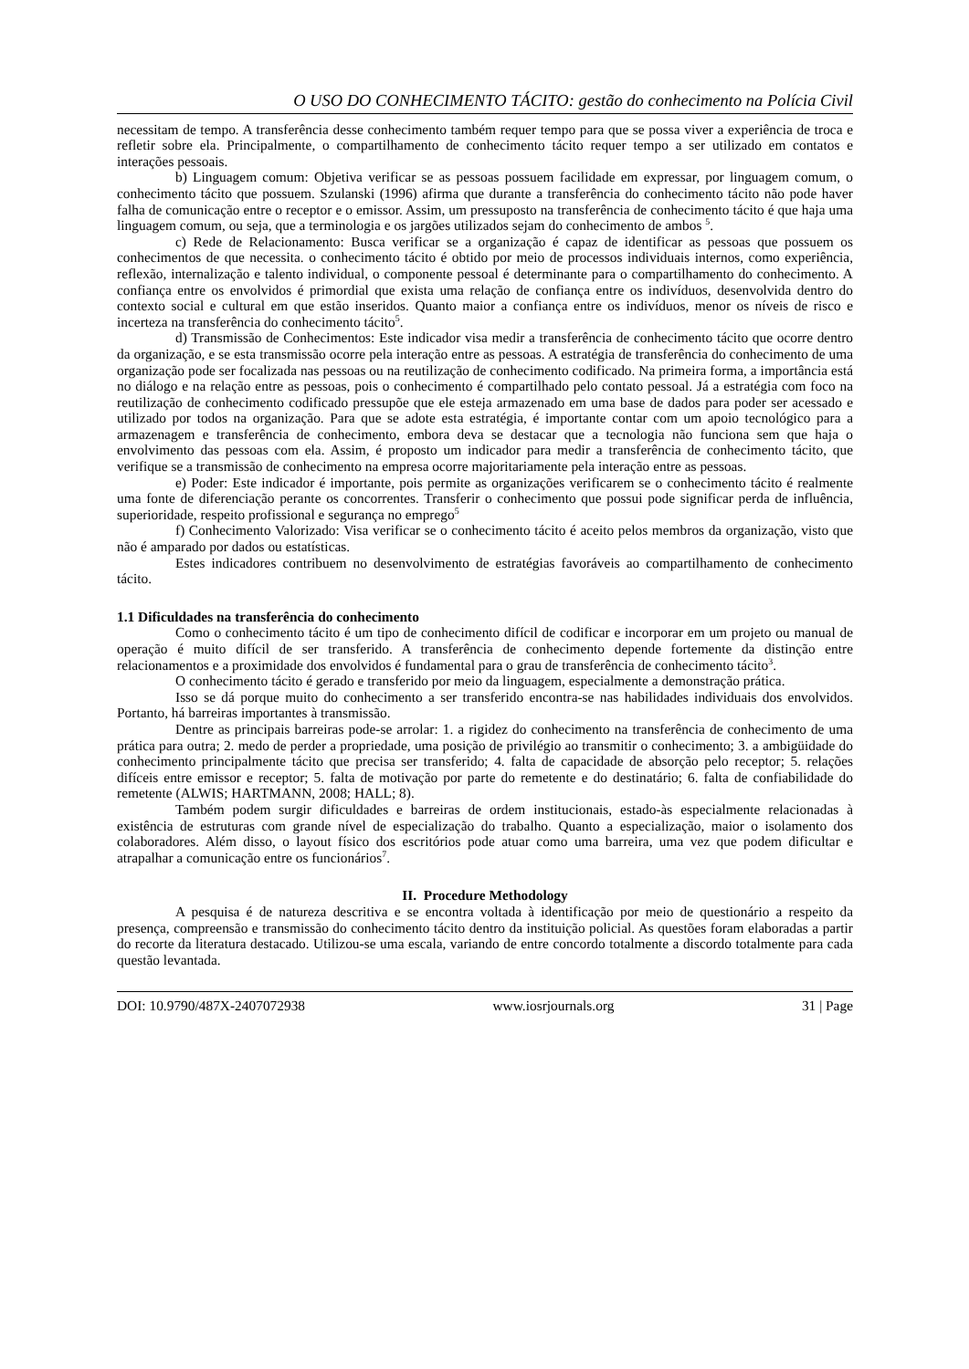O USO DO CONHECIMENTO TÁCITO: gestão do conhecimento na Polícia Civil
necessitam de tempo. A transferência desse conhecimento também requer tempo para que se possa viver a experiência de troca e refletir sobre ela. Principalmente, o compartilhamento de conhecimento tácito requer tempo a ser utilizado em contatos e interações pessoais.
b) Linguagem comum: Objetiva verificar se as pessoas possuem facilidade em expressar, por linguagem comum, o conhecimento tácito que possuem. Szulanski (1996) afirma que durante a transferência do conhecimento tácito não pode haver falha de comunicação entre o receptor e o emissor. Assim, um pressuposto na transferência de conhecimento tácito é que haja uma linguagem comum, ou seja, que a terminologia e os jargões utilizados sejam do conhecimento de ambos <sup>5</sup>.
c) Rede de Relacionamento: Busca verificar se a organização é capaz de identificar as pessoas que possuem os conhecimentos de que necessita. o conhecimento tácito é obtido por meio de processos individuais internos, como experiência, reflexão, internalização e talento individual, o componente pessoal é determinante para o compartilhamento do conhecimento. A confiança entre os envolvidos é primordial que exista uma relação de confiança entre os indivíduos, desenvolvida dentro do contexto social e cultural em que estão inseridos. Quanto maior a confiança entre os indivíduos, menor os níveis de risco e incerteza na transferência do conhecimento tácito<sup>5</sup>.
d) Transmissão de Conhecimentos: Este indicador visa medir a transferência de conhecimento tácito que ocorre dentro da organização, e se esta transmissão ocorre pela interação entre as pessoas. A estratégia de transferência do conhecimento de uma organização pode ser focalizada nas pessoas ou na reutilização de conhecimento codificado. Na primeira forma, a importância está no diálogo e na relação entre as pessoas, pois o conhecimento é compartilhado pelo contato pessoal. Já a estratégia com foco na reutilização de conhecimento codificado pressupõe que ele esteja armazenado em uma base de dados para poder ser acessado e utilizado por todos na organização. Para que se adote esta estratégia, é importante contar com um apoio tecnológico para a armazenagem e transferência de conhecimento, embora deva se destacar que a tecnologia não funciona sem que haja o envolvimento das pessoas com ela. Assim, é proposto um indicador para medir a transferência de conhecimento tácito, que verifique se a transmissão de conhecimento na empresa ocorre majoritariamente pela interação entre as pessoas.
e) Poder: Este indicador é importante, pois permite as organizações verificarem se o conhecimento tácito é realmente uma fonte de diferenciação perante os concorrentes. Transferir o conhecimento que possui pode significar perda de influência, superioridade, respeito profissional e segurança no emprego<sup>5</sup>
f) Conhecimento Valorizado: Visa verificar se o conhecimento tácito é aceito pelos membros da organização, visto que não é amparado por dados ou estatísticas.
Estes indicadores contribuem no desenvolvimento de estratégias favoráveis ao compartilhamento de conhecimento tácito.
1.1 Dificuldades na transferência do conhecimento
Como o conhecimento tácito é um tipo de conhecimento difícil de codificar e incorporar em um projeto ou manual de operação é muito difícil de ser transferido. A transferência de conhecimento depende fortemente da distinção entre relacionamentos e a proximidade dos envolvidos é fundamental para o grau de transferência de conhecimento tácito<sup>3</sup>.
O conhecimento tácito é gerado e transferido por meio da linguagem, especialmente a demonstração prática.
Isso se dá porque muito do conhecimento a ser transferido encontra-se nas habilidades individuais dos envolvidos. Portanto, há barreiras importantes à transmissão.
Dentre as principais barreiras pode-se arrolar: 1. a rigidez do conhecimento na transferência de conhecimento de uma prática para outra; 2. medo de perder a propriedade, uma posição de privilégio ao transmitir o conhecimento; 3. a ambigüidade do conhecimento principalmente tácito que precisa ser transferido; 4. falta de capacidade de absorção pelo receptor; 5. relações difíceis entre emissor e receptor; 5. falta de motivação por parte do remetente e do destinatário; 6. falta de confiabilidade do remetente (ALWIS; HARTMANN, 2008; HALL; 8).
Também podem surgir dificuldades e barreiras de ordem institucionais, estado-às especialmente relacionadas à existência de estruturas com grande nível de especialização do trabalho. Quanto a especialização, maior o isolamento dos colaboradores. Além disso, o layout físico dos escritórios pode atuar como uma barreira, uma vez que podem dificultar e atrapalhar a comunicação entre os funcionários<sup>7</sup>.
II. Procedure Methodology
A pesquisa é de natureza descritiva e se encontra voltada à identificação por meio de questionário a respeito da presença, compreensão e transmissão do conhecimento tácito dentro da instituição policial. As questões foram elaboradas a partir do recorte da literatura destacado. Utilizou-se uma escala, variando de entre concordo totalmente a discordo totalmente para cada questão levantada.
DOI: 10.9790/487X-2407072938 www.iosrjournals.org 31 | Page